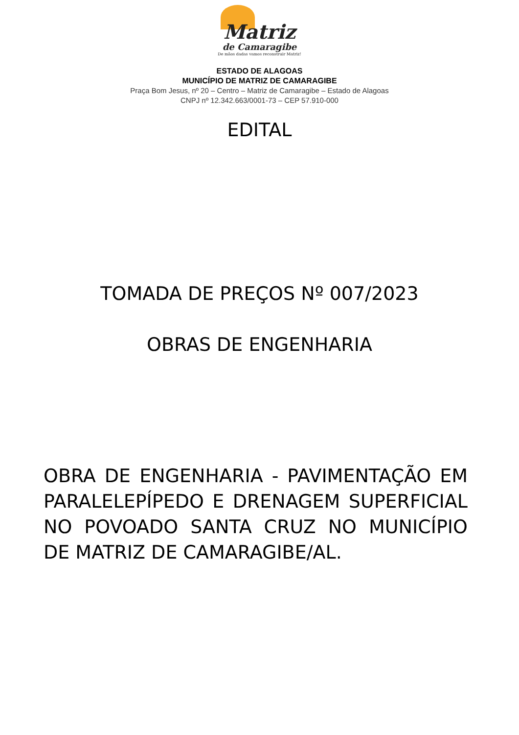Matriz
de Camaragibe
De mãos dadas vamos reconstruir Matriz!
ESTADO DE ALAGOAS
MUNICÍPIO DE MATRIZ DE CAMARAGIBE
Praça Bom Jesus, nº 20 – Centro – Matriz de Camaragibe – Estado de Alagoas
CNPJ nº 12.342.663/0001-73 – CEP 57.910-000
EDITAL
TOMADA DE PREÇOS Nº 007/2023
OBRAS DE ENGENHARIA
OBRA DE ENGENHARIA - PAVIMENTAÇÃO EM PARALELEPÍPEDO E DRENAGEM SUPERFICIAL NO POVOADO SANTA CRUZ NO MUNICÍPIO DE MATRIZ DE CAMARAGIBE/AL.